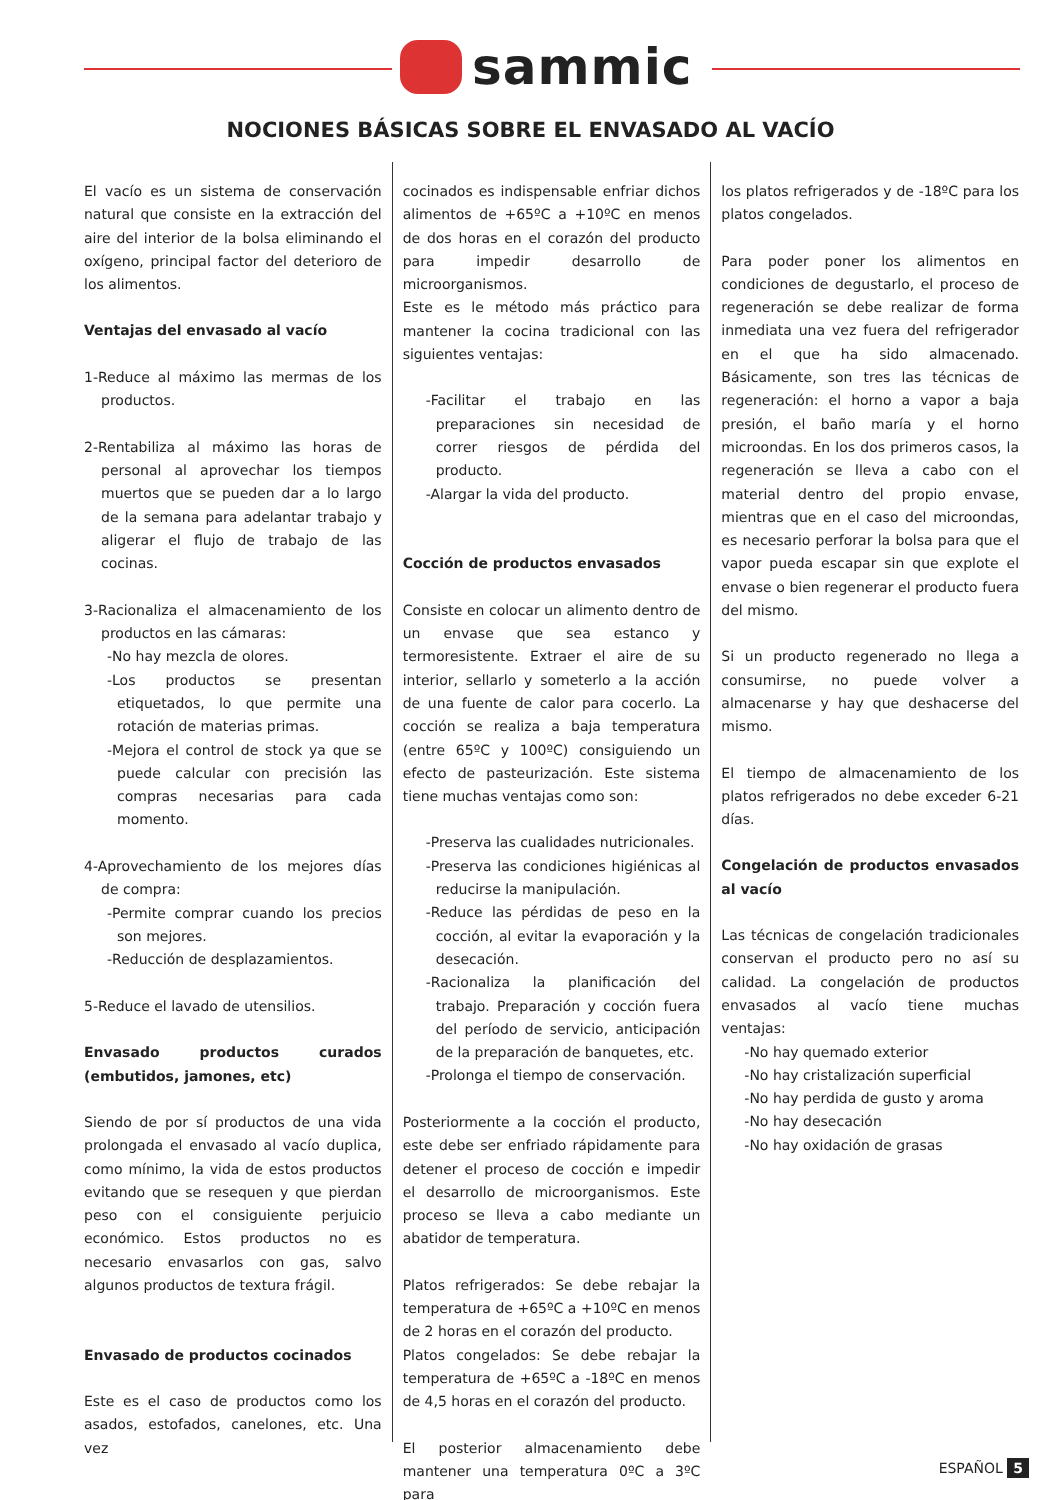sammic
NOCIONES BÁSICAS SOBRE EL ENVASADO AL VACÍO
El vacío es un sistema de conservación natural que consiste en la extracción del aire del interior de la bolsa eliminando el oxígeno, principal factor del deterioro de los alimentos.
Ventajas del envasado al vacío
1-Reduce al máximo las mermas de los productos.
2-Rentabiliza al máximo las horas de personal al aprovechar los tiempos muertos que se pueden dar a lo largo de la semana para adelantar trabajo y aligerar el flujo de trabajo de las cocinas.
3-Racionaliza el almacenamiento de los productos en las cámaras:
-No hay mezcla de olores.
-Los productos se presentan etiquetados, lo que permite una rotación de materias primas.
-Mejora el control de stock ya que se puede calcular con precisión las compras necesarias para cada momento.
4-Aprovechamiento de los mejores días de compra:
-Permite comprar cuando los precios son mejores.
-Reducción de desplazamientos.
5-Reduce el lavado de utensilios.
Envasado productos curados (embutidos, jamones, etc)
Siendo de por sí productos de una vida prolongada el envasado al vacío duplica, como mínimo, la vida de estos productos evitando que se resequen y que pierdan peso con el consiguiente perjuicio económico. Estos productos no es necesario envasarlos con gas, salvo algunos productos de textura frágil.
Envasado de productos cocinados
Este es el caso de productos como los asados, estofados, canelones, etc. Una vez
cocinados es indispensable enfriar dichos alimentos de +65ºC a +10ºC en menos de dos horas en el corazón del producto para impedir desarrollo de microorganismos.
Este es le método más práctico para mantener la cocina tradicional con las siguientes ventajas:
-Facilitar el trabajo en las preparaciones sin necesidad de correr riesgos de pérdida del producto.
-Alargar la vida del producto.
Cocción de productos envasados
Consiste en colocar un alimento dentro de un envase que sea estanco y termoresistente. Extraer el aire de su interior, sellarlo y someterlo a la acción de una fuente de calor para cocerlo. La cocción se realiza a baja temperatura (entre 65ºC y 100ºC) consiguiendo un efecto de pasteurización. Este sistema tiene muchas ventajas como son:
-Preserva las cualidades nutricionales.
-Preserva las condiciones higiénicas al reducirse la manipulación.
-Reduce las pérdidas de peso en la cocción, al evitar la evaporación y la desecación.
-Racionaliza la planificación del trabajo. Preparación y cocción fuera del período de servicio, anticipación de la preparación de banquetes, etc.
-Prolonga el tiempo de conservación.
Posteriormente a la cocción el producto, este debe ser enfriado rápidamente para detener el proceso de cocción e impedir el desarrollo de microorganismos. Este proceso se lleva a cabo mediante un abatidor de temperatura.
Platos refrigerados: Se debe rebajar la temperatura de +65ºC a +10ºC en menos de 2 horas en el corazón del producto.
Platos congelados: Se debe rebajar la temperatura de +65ºC a -18ºC en menos de 4,5 horas en el corazón del producto.
El posterior almacenamiento debe mantener una temperatura 0ºC a 3ºC para
los platos refrigerados y de -18ºC para los platos congelados.
Para poder poner los alimentos en condiciones de degustarlo, el proceso de regeneración se debe realizar de forma inmediata una vez fuera del refrigerador en el que ha sido almacenado. Básicamente, son tres las técnicas de regeneración: el horno a vapor a baja presión, el baño maría y el horno microondas. En los dos primeros casos, la regeneración se lleva a cabo con el material dentro del propio envase, mientras que en el caso del microondas, es necesario perforar la bolsa para que el vapor pueda escapar sin que explote el envase o bien regenerar el producto fuera del mismo.
Si un producto regenerado no llega a consumirse, no puede volver a almacenarse y hay que deshacerse del mismo.
El tiempo de almacenamiento de los platos refrigerados no debe exceder 6-21 días.
Congelación de productos envasados al vacío
Las técnicas de congelación tradicionales conservan el producto pero no así su calidad. La congelación de productos envasados al vacío tiene muchas ventajas:
-No hay quemado exterior
-No hay cristalización superficial
-No hay perdida de gusto y aroma
-No hay desecación
-No hay oxidación de grasas
ESPAÑOL 5